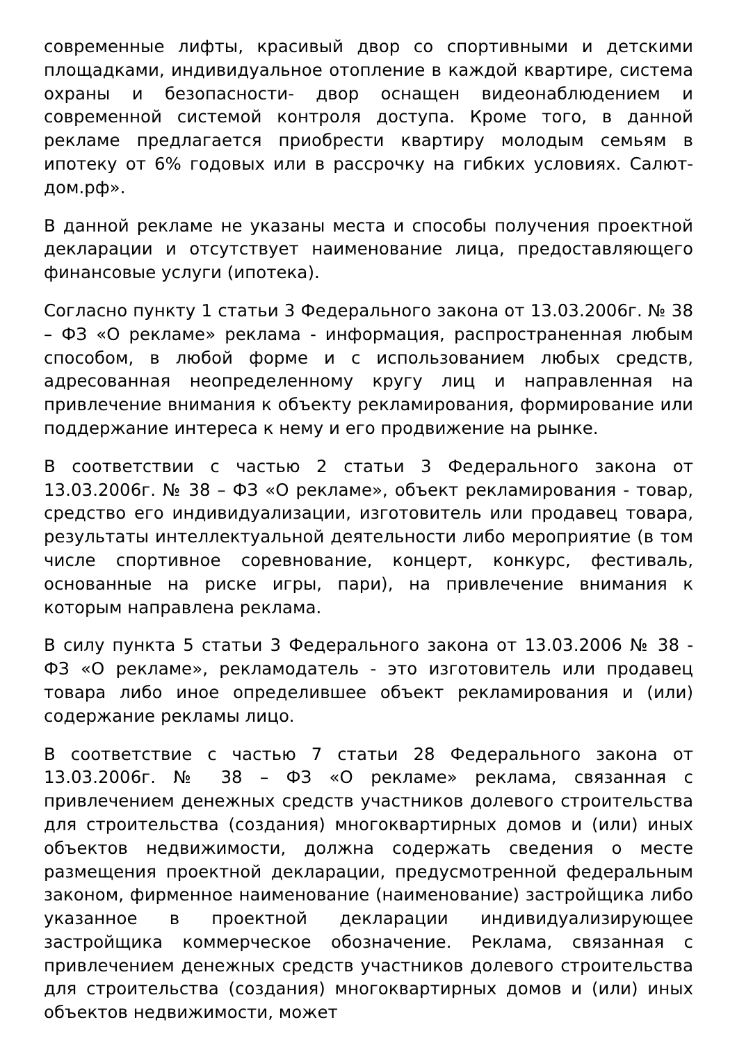современные лифты, красивый двор со спортивными и детскими площадками, индивидуальное отопление в каждой квартире, система охраны и безопасности- двор оснащен видеонаблюдением и современной системой контроля доступа. Кроме того, в данной рекламе предлагается приобрести квартиру молодым семьям в ипотеку от 6% годовых или в рассрочку на гибких условиях. Салют-дом.рф».
В данной рекламе не указаны места и способы получения проектной декларации и отсутствует наименование лица, предоставляющего финансовые услуги (ипотека).
Согласно пункту 1 статьи 3 Федерального закона от 13.03.2006г. № 38 – ФЗ «О рекламе» реклама - информация, распространенная любым способом, в любой форме и с использованием любых средств, адресованная неопределенному кругу лиц и направленная на привлечение внимания к объекту рекламирования, формирование или поддержание интереса к нему и его продвижение на рынке.
В соответствии с частью 2 статьи 3 Федерального закона от 13.03.2006г. № 38 – ФЗ «О рекламе», объект рекламирования - товар, средство его индивидуализации, изготовитель или продавец товара, результаты интеллектуальной деятельности либо мероприятие (в том числе спортивное соревнование, концерт, конкурс, фестиваль, основанные на риске игры, пари), на привлечение внимания к которым направлена реклама.
В силу пункта 5 статьи 3 Федерального закона от 13.03.2006 № 38 - ФЗ «О рекламе», рекламодатель - это изготовитель или продавец товара либо иное определившее объект рекламирования и (или) содержание рекламы лицо.
В соответствие с частью 7 статьи 28 Федерального закона от 13.03.2006г. № 38 – ФЗ «О рекламе» реклама, связанная с привлечением денежных средств участников долевого строительства для строительства (создания) многоквартирных домов и (или) иных объектов недвижимости, должна содержать сведения о месте размещения проектной декларации, предусмотренной федеральным законом, фирменное наименование (наименование) застройщика либо указанное в проектной декларации индивидуализирующее застройщика коммерческое обозначение. Реклама, связанная с привлечением денежных средств участников долевого строительства для строительства (создания) многоквартирных домов и (или) иных объектов недвижимости, может